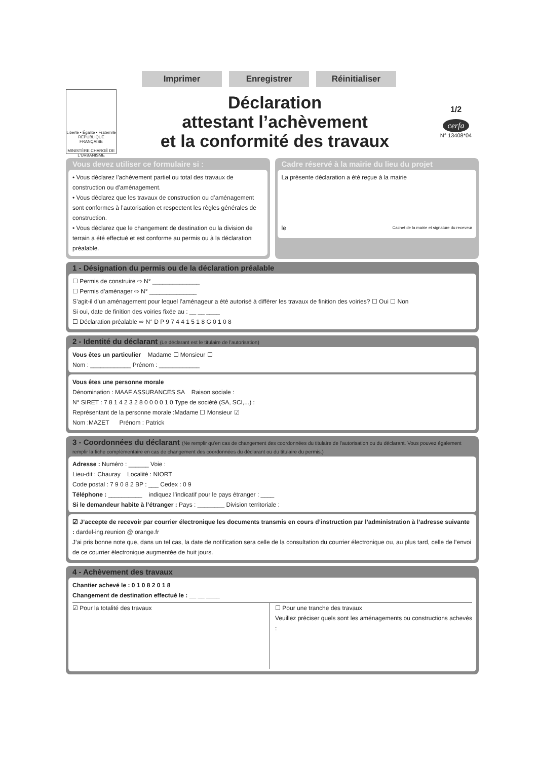Imprimer Enregistrer Réinitialiser
Liberté • Égalité • Fraternité
RÉPUBLIQUE FRANÇAISE
MINISTÈRE CHARGÉ DE L'URBANISME
Déclaration
attestant l’achèvement
et la conformité des travaux
1/2
cerfa
N° 13408*04
Vous devez utiliser ce formulaire si :
• Vous déclarez l’achèvement partiel ou total des travaux de construction ou d’aménagement.
• Vous déclarez que les travaux de construction ou d’aménagement sont conformes à l’autorisation et respectent les règles générales de construction.
• Vous déclarez que le changement de destination ou la division de terrain a été effectué et est conforme au permis ou à la déclaration préalable.
Cadre réservé à la mairie du lieu du projet
La présente déclaration a été reçue à la mairie
le Cachet de la mairie et signature du receveur
1 - Désignation du permis ou de la déclaration préalable
☐ Permis de construire ⇨ N° ______________
☐ Permis d’aménager ⇨ N° ______________
S’agit-il d’un aménagement pour lequel l’aménageur a été autorisé à différer les travaux de finition des voiries? ☐ Oui ☐ Non
Si oui, date de finition des voiries fixée au : __ __ ____
☐ Déclaration préalable ⇨ N° D P 9 7 4 4 1 5 1 8 G 0 1 0 8
2 - Identité du déclarant (Le déclarant est le titulaire de l’autorisation)
Vous êtes un particulier Madame ☐ Monsieur ☐
Nom : ____________ Prénom : ____________
Vous êtes une personne morale
Dénomination : MAAF ASSURANCES SA Raison sociale :
N° SIRET : 7 8 1 4 2 3 2 8 0 0 0 0 1 0 Type de société (SA, SCI,...) :
Représentant de la personne morale :Madame ☐ Monsieur ☑
Nom :MAZET Prénom : Patrick
3 - Coordonnées du déclarant (Ne remplir qu’en cas de changement des coordonnées du titulaire de l’autorisation ou du déclarant. Vous pouvez également remplir la fiche complémentaire en cas de changement des coordonnées du déclarant ou du titulaire du permis.)
Adresse : Numéro : ______ Voie :
Lieu-dit : Chauray Localité : NIORT
Code postal : 7 9 0 8 2 BP : ___ Cedex : 0 9
Téléphone : __________ indiquez l’indicatif pour le pays étranger : ____
Si le demandeur habite à l’étranger : Pays : ________ Division territoriale :
☑ J’accepte de recevoir par courrier électronique les documents transmis en cours d’instruction par l’administration à l’adresse suivante : dardel-ing.reunion @ orange.fr
J’ai pris bonne note que, dans un tel cas, la date de notification sera celle de la consultation du courrier électronique ou, au plus tard, celle de l’envoi de ce courrier électronique augmentée de huit jours.
4 - Achèvement des travaux
Chantier achevé le : 0 1 0 8 2 0 1 8
Changement de destination effectué le : __ __ ____
☑ Pour la totalité des travaux ☐ Pour une tranche des travaux
Veuillez préciser quels sont les aménagements ou constructions achevés :